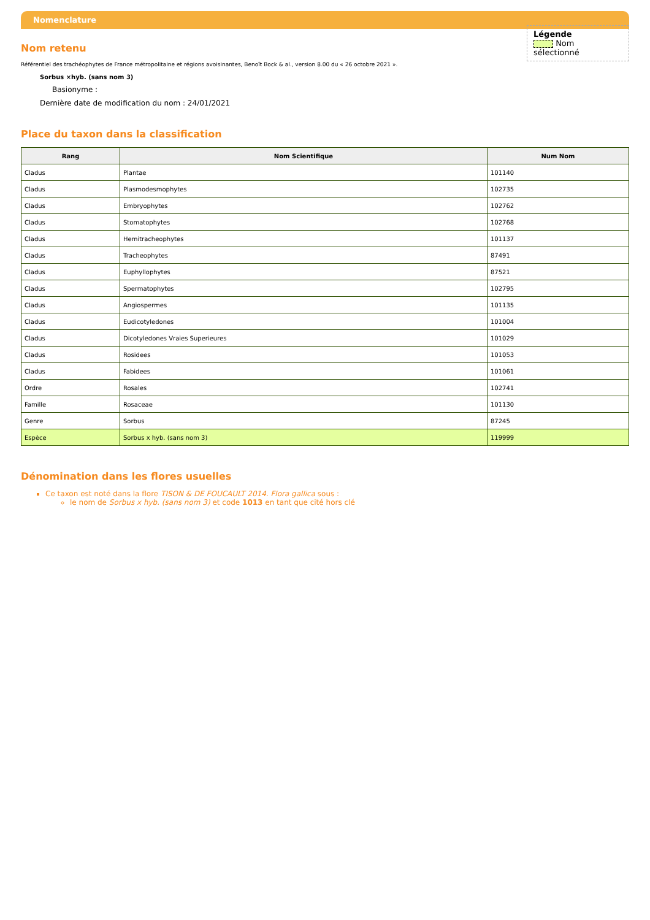Nomenclature
Légende
Nom sélectionné
Nom retenu
Référentiel des trachéophytes de France métropolitaine et régions avoisinantes, Benoît Bock & al., version 8.00 du « 26 octobre 2021 ».
Sorbus ×hyb. (sans nom 3)
Basionyme :
Dernière date de modification du nom : 24/01/2021
Place du taxon dans la classification
| Rang | Nom Scientifique | Num Nom |
| --- | --- | --- |
| Cladus | Plantae | 101140 |
| Cladus | Plasmodesmophytes | 102735 |
| Cladus | Embryophytes | 102762 |
| Cladus | Stomatophytes | 102768 |
| Cladus | Hemitracheophytes | 101137 |
| Cladus | Tracheophytes | 87491 |
| Cladus | Euphyllophytes | 87521 |
| Cladus | Spermatophytes | 102795 |
| Cladus | Angiospermes | 101135 |
| Cladus | Eudicotyledones | 101004 |
| Cladus | Dicotyledones Vraies Superieures | 101029 |
| Cladus | Rosidees | 101053 |
| Cladus | Fabidees | 101061 |
| Ordre | Rosales | 102741 |
| Famille | Rosaceae | 101130 |
| Genre | Sorbus | 87245 |
| Espèce | Sorbus x hyb. (sans nom 3) | 119999 |
Dénomination dans les flores usuelles
Ce taxon est noté dans la flore TISON & DE FOUCAULT 2014. Flora gallica sous :
le nom de Sorbus x hyb. (sans nom 3) et code 1013 en tant que cité hors clé